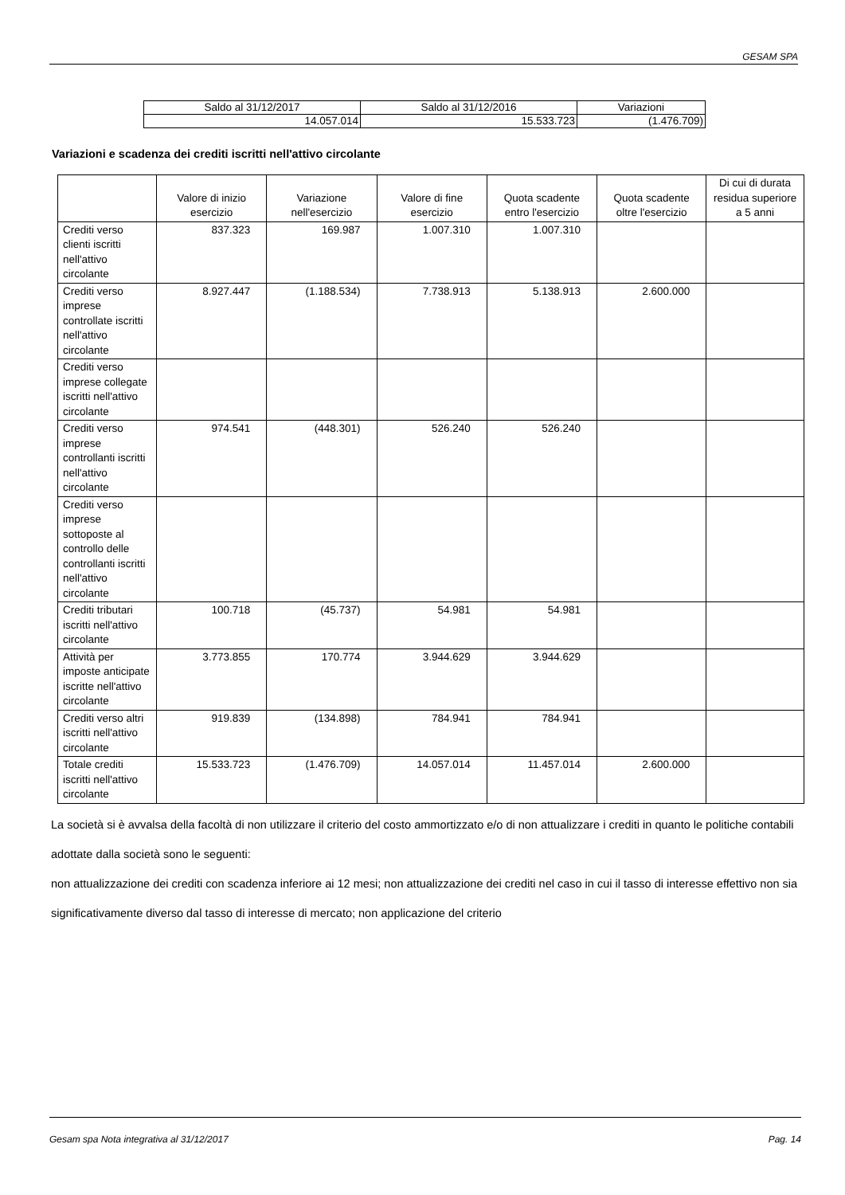GESAM SPA
| Saldo al 31/12/2017 | Saldo al 31/12/2016 | Variazioni |
| 14.057.014 | 15.533.723 | (1.476.709) |
Variazioni e scadenza dei crediti iscritti nell'attivo circolante
| | Valore di inizio esercizio | Variazione nell'esercizio | Valore di fine esercizio | Quota scadente entro l'esercizio | Quota scadente oltre l'esercizio | Di cui di durata residua superiore a 5 anni |
| --- | --- | --- | --- | --- | --- | --- |
| Crediti verso clienti iscritti nell'attivo circolante | 837.323 | 169.987 | 1.007.310 | 1.007.310 | | |
| Crediti verso imprese controllate iscritti nell'attivo circolante | 8.927.447 | (1.188.534) | 7.738.913 | 5.138.913 | 2.600.000 | |
| Crediti verso imprese collegate iscritti nell'attivo circolante | | | | | | |
| Crediti verso imprese controllanti iscritti nell'attivo circolante | 974.541 | (448.301) | 526.240 | 526.240 | | |
| Crediti verso imprese sottoposte al controllo delle controllanti iscritti nell'attivo circolante | | | | | | |
| Crediti tributari iscritti nell'attivo circolante | 100.718 | (45.737) | 54.981 | 54.981 | | |
| Attività per imposte anticipate iscritte nell'attivo circolante | 3.773.855 | 170.774 | 3.944.629 | 3.944.629 | | |
| Crediti verso altri iscritti nell'attivo circolante | 919.839 | (134.898) | 784.941 | 784.941 | | |
| Totale crediti iscritti nell'attivo circolante | 15.533.723 | (1.476.709) | 14.057.014 | 11.457.014 | 2.600.000 | |
La società si è avvalsa della facoltà di non utilizzare il criterio del costo ammortizzato e/o di non attualizzare i crediti in quanto le politiche contabili adottate dalla società sono le seguenti:
non attualizzazione dei crediti con scadenza inferiore ai 12 mesi; non attualizzazione dei crediti nel caso in cui il tasso di interesse effettivo non sia significativamente diverso dal tasso di interesse di mercato; non applicazione del criterio
Gesam spa Nota integrativa al 31/12/2017 Pag. 14